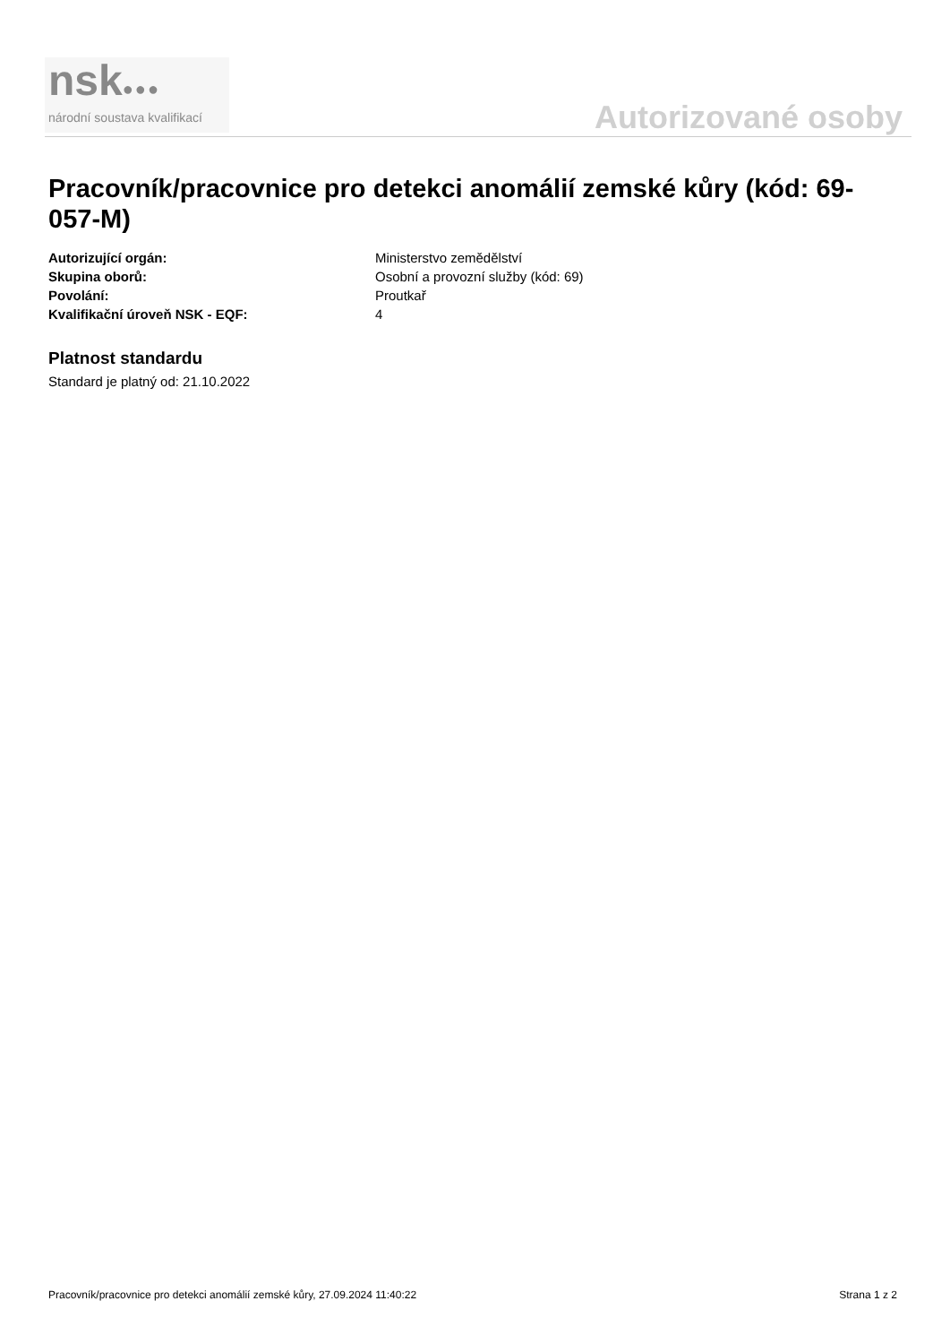nsk●●●
národní soustava kvalifikací
Autorizované osoby
Pracovník/pracovnice pro detekci anomálií zemské kůry (kód: 69-057-M)
| Autorizující orgán: | Ministerstvo zemědělství |
| Skupina oborů: | Osobní a provozní služby (kód: 69) |
| Povolání: | Proutkař |
| Kvalifikační úroveň NSK - EQF: | 4 |
Platnost standardu
Standard je platný od: 21.10.2022
Pracovník/pracovnice pro detekci anomálií zemské kůry, 27.09.2024 11:40:22 Strana 1 z 2